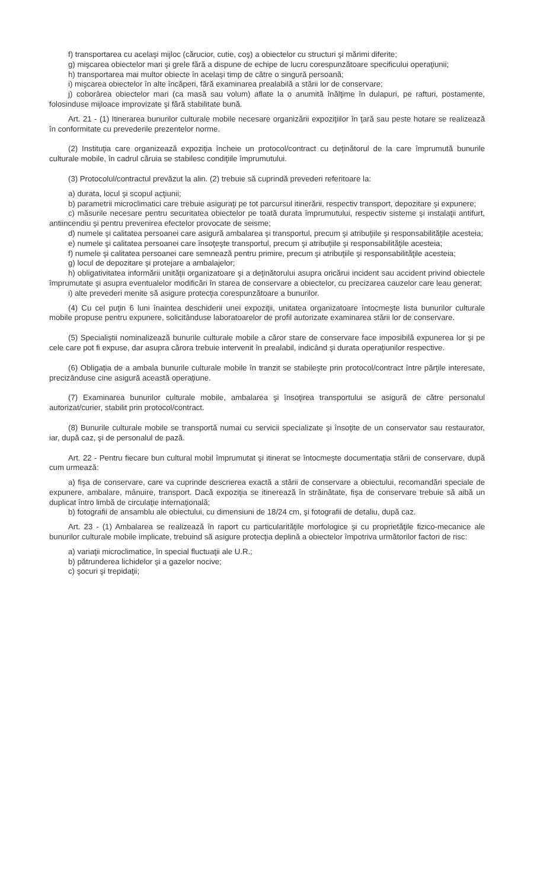f) transportarea cu acelaşi mijloc (cărucior, cutie, coş) a obiectelor cu structuri şi mărimi diferite;
g) mişcarea obiectelor mari şi grele fără a dispune de echipe de lucru corespunzătoare specificului operaţiunii;
h) transportarea mai multor obiecte în acelaşi timp de către o singură persoană;
i) mişcarea obiectelor în alte încăperi, fără examinarea prealabilă a stării lor de conservare;
j) coborârea obiectelor mari (ca masă sau volum) aflate la o anumită înălţime în dulapuri, pe rafturi, postamente, folosinduse mijloace improvizate şi fără stabilitate bună.
Art. 21 - (1) Itinerarea bunurilor culturale mobile necesare organizării expoziţiilor în ţară sau peste hotare se realizează în conformitate cu prevederile prezentelor norme.
(2) Instituţia care organizează expoziţia încheie un protocol/contract cu deţinătorul de la care împrumută bunurile culturale mobile, în cadrul căruia se stabilesc condiţiile împrumutului.
(3) Protocolul/contractul prevăzut la alin. (2) trebuie să cuprindă prevederi referitoare la:
a) durata, locul şi scopul acţiunii;
b) parametrii microclimatici care trebuie asiguraţi pe tot parcursul itinerării, respectiv transport, depozitare şi expunere;
c) măsurile necesare pentru securitatea obiectelor pe toată durata împrumutului, respectiv sisteme şi instalaţii antifurt, antiincendiu şi pentru prevenirea efectelor provocate de seisme;
d) numele şi calitatea persoanei care asigură ambalarea şi transportul, precum şi atribuţiile şi responsabilităţile acesteia;
e) numele şi calitatea persoanei care însoţeşte transportul, precum şi atribuţiile şi responsabilităţile acesteia;
f) numele şi calitatea persoanei care semnează pentru primire, precum şi atribuţiile şi responsabilităţile acesteia;
g) locul de depozitare şi protejare a ambalajelor;
h) obligativitatea informării unităţii organizatoare şi a deţinătorului asupra oricărui incident sau accident privind obiectele împrumutate şi asupra eventualelor modificări în starea de conservare a obiectelor, cu precizarea cauzelor care leau generat;
i) alte prevederi menite să asigure protecţia corespunzătoare a bunurilor.
(4) Cu cel puţin 6 luni înaintea deschiderii unei expoziţii, unitatea organizatoare întocmeşte lista bunurilor culturale mobile propuse pentru expunere, solicitânduse laboratoarelor de profil autorizate examinarea stării lor de conservare.
(5) Specialiştii nominalizează bunurile culturale mobile a căror stare de conservare face imposibilă expunerea lor şi pe cele care pot fi expuse, dar asupra cărora trebuie intervenit în prealabil, indicând şi durata operaţiunilor respective.
(6) Obligaţia de a ambala bunurile culturale mobile în tranzit se stabileşte prin protocol/contract între părţile interesate, precizânduse cine asigură această operaţiune.
(7) Examinarea bunurilor culturale mobile, ambalarea şi însoţirea transportului se asigură de către personalul autorizat/curier, stabilit prin protocol/contract.
(8) Bunurile culturale mobile se transportă numai cu servicii specializate şi însoţite de un conservator sau restaurator, iar, după caz, şi de personalul de pază.
Art. 22 - Pentru fiecare bun cultural mobil împrumutat şi itinerat se întocmeşte documentaţia stării de conservare, după cum urmează:
a) fişa de conservare, care va cuprinde descrierea exactă a stării de conservare a obiectului, recomandări speciale de expunere, ambalare, mânuire, transport. Dacă expoziţia se itinerează în străinătate, fişa de conservare trebuie să aibă un duplicat întro limbă de circulaţie internaţională;
b) fotografii de ansamblu ale obiectului, cu dimensiuni de 18/24 cm, şi fotografii de detaliu, după caz.
Art. 23 - (1) Ambalarea se realizează în raport cu particularităţile morfologice şi cu proprietăţile fizico-mecanice ale bunurilor culturale mobile implicate, trebuind să asigure protecţia deplină a obiectelor împotriva următorilor factori de risc:
a) variaţii microclimatice, în special fluctuaţii ale U.R.;
b) pătrunderea lichidelor şi a gazelor nocive;
c) şocuri şi trepidaţii;